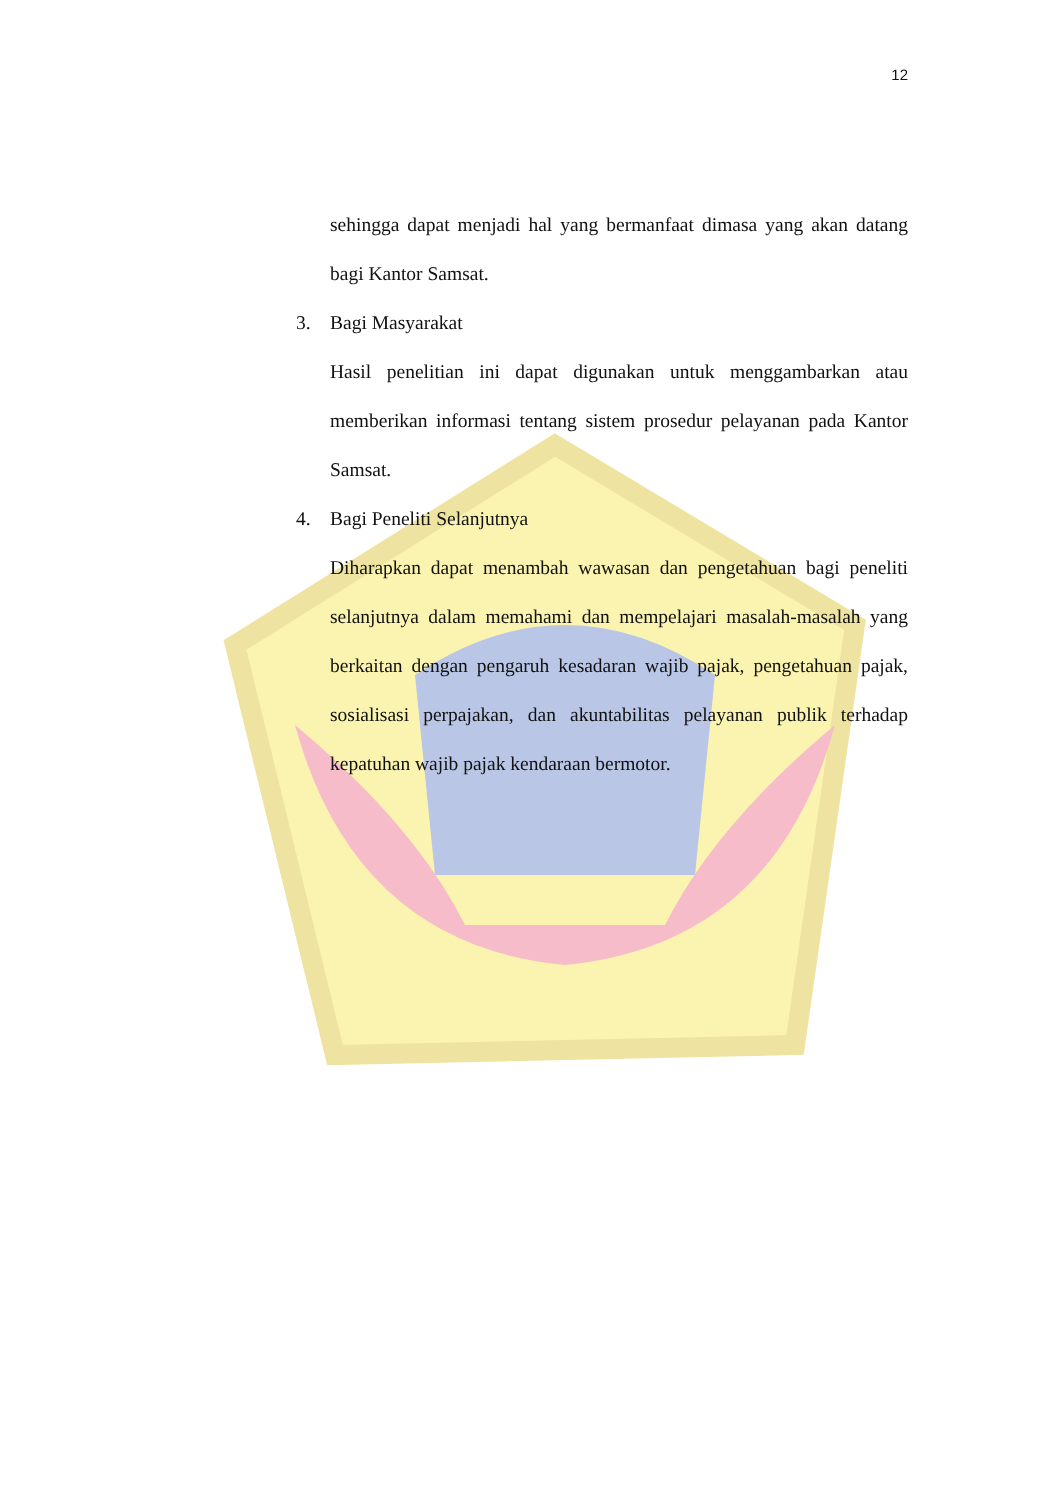12
sehingga dapat menjadi hal yang bermanfaat dimasa yang akan datang bagi Kantor Samsat.
3. Bagi Masyarakat
Hasil penelitian ini dapat digunakan untuk menggambarkan atau memberikan informasi tentang sistem prosedur pelayanan pada Kantor Samsat.
4. Bagi Peneliti Selanjutnya
Diharapkan dapat menambah wawasan dan pengetahuan bagi peneliti selanjutnya dalam memahami dan mempelajari masalah-masalah yang berkaitan dengan pengaruh kesadaran wajib pajak, pengetahuan pajak, sosialisasi perpajakan, dan akuntabilitas pelayanan publik terhadap kepatuhan wajib pajak kendaraan bermotor.